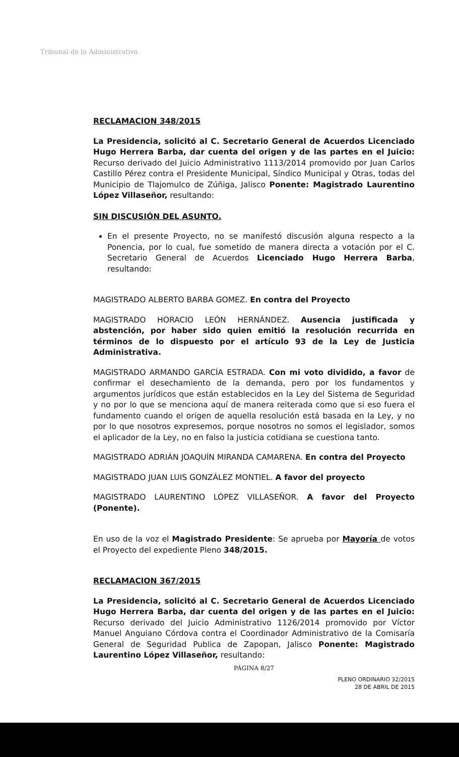Tribunal de lo Administrativo
RECLAMACION 348/2015
La Presidencia, solicitó al C. Secretario General de Acuerdos Licenciado Hugo Herrera Barba, dar cuenta del origen y de las partes en el Juicio: Recurso derivado del Juicio Administrativo 1113/2014 promovido por Juan Carlos Castillo Pérez contra el Presidente Municipal, Síndico Municipal y Otras, todas del Municipio de Tlajomulco de Zúñiga, Jalisco Ponente: Magistrado Laurentino López Villaseñor, resultando:
SIN DISCUSIÓN DEL ASUNTO.
En el presente Proyecto, no se manifestó discusión alguna respecto a la Ponencia, por lo cual, fue sometido de manera directa a votación por el C. Secretario General de Acuerdos Licenciado Hugo Herrera Barba, resultando:
MAGISTRADO ALBERTO BARBA GOMEZ. En contra del Proyecto
MAGISTRADO HORACIO LEÓN HERNÁNDEZ. Ausencia justificada y abstención, por haber sido quien emitió la resolución recurrida en términos de lo dispuesto por el artículo 93 de la Ley de Justicia Administrativa.
MAGISTRADO ARMANDO GARCÍA ESTRADA. Con mi voto dividido, a favor de confirmar el desechamiento de la demanda, pero por los fundamentos y argumentos jurídicos que están establecidos en la Ley del Sistema de Seguridad y no por lo que se menciona aquí de manera reiterada como que si eso fuera el fundamento cuando el origen de aquella resolución está basada en la Ley, y no por lo que nosotros expresemos, porque nosotros no somos el legislador, somos el aplicador de la Ley, no en falso la justicia cotidiana se cuestiona tanto.
MAGISTRADO ADRIÁN JOAQUÍN MIRANDA CAMARENA. En contra del Proyecto
MAGISTRADO JUAN LUIS GONZÁLEZ MONTIEL. A favor del proyecto
MAGISTRADO LAURENTINO LÓPEZ VILLASEÑOR. A favor del Proyecto (Ponente).
En uso de la voz el Magistrado Presidente: Se aprueba por Mayoría de votos el Proyecto del expediente Pleno 348/2015.
RECLAMACION 367/2015
La Presidencia, solicitó al C. Secretario General de Acuerdos Licenciado Hugo Herrera Barba, dar cuenta del origen y de las partes en el Juicio: Recurso derivado del Juicio Administrativo 1126/2014 promovido por Víctor Manuel Anguiano Córdova contra el Coordinador Administrativo de la Comisaría General de Seguridad Publica de Zapopan, Jalisco Ponente: Magistrado Laurentino López Villaseñor, resultando:
PÁGINA 8/27
PLENO ORDINARIO 32/2015
28 DE ABRIL DE 2015